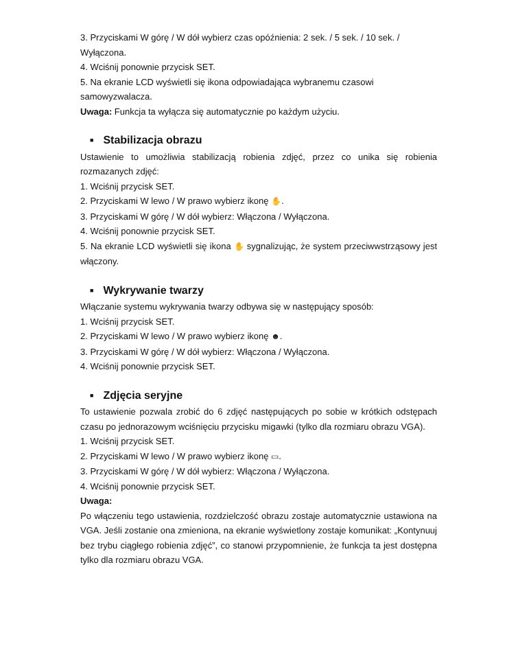3. Przyciskami W górę / W dół wybierz czas opóźnienia: 2 sek. / 5 sek. / 10 sek. / Wyłączona.
4. Wciśnij ponownie przycisk SET.
5. Na ekranie LCD wyświetli się ikona odpowiadająca wybranemu czasowi samowyzwalacza.
Uwaga: Funkcja ta wyłącza się automatycznie po każdym użyciu.
■ Stabilizacja obrazu
Ustawienie to umożliwia stabilizacją robienia zdjęć, przez co unika się robienia rozmazanych zdjęć:
1. Wciśnij przycisk SET.
2. Przyciskami W lewo / W prawo wybierz ikonę ✋.
3. Przyciskami W górę / W dół wybierz: Włączona / Wyłączona.
4. Wciśnij ponownie przycisk SET.
5. Na ekranie LCD wyświetli się ikona ✋ sygnalizując, że system przeciwwstrząsowy jest włączony.
■ Wykrywanie twarzy
Włączanie systemu wykrywania twarzy odbywa się w następujący sposób:
1. Wciśnij przycisk SET.
2. Przyciskami W lewo / W prawo wybierz ikonę ☻.
3. Przyciskami W górę / W dół wybierz: Włączona / Wyłączona.
4. Wciśnij ponownie przycisk SET.
■ Zdjęcia seryjne
To ustawienie pozwala zrobić do 6 zdjęć następujących po sobie w krótkich odstępach czasu po jednorazowym wciśnięciu przycisku migawki (tylko dla rozmiaru obrazu VGA).
1. Wciśnij przycisk SET.
2. Przyciskami W lewo / W prawo wybierz ikonę ▭.
3. Przyciskami W górę / W dół wybierz: Włączona / Wyłączona.
4. Wciśnij ponownie przycisk SET.
Uwaga:
Po włączeniu tego ustawienia, rozdzielczość obrazu zostaje automatycznie ustawiona na VGA. Jeśli zostanie ona zmieniona, na ekranie wyświetlony zostaje komunikat: „Kontynuuj bez trybu ciągłego robienia zdjęć”, co stanowi przypomnienie, że funkcja ta jest dostępna tylko dla rozmiaru obrazu VGA.